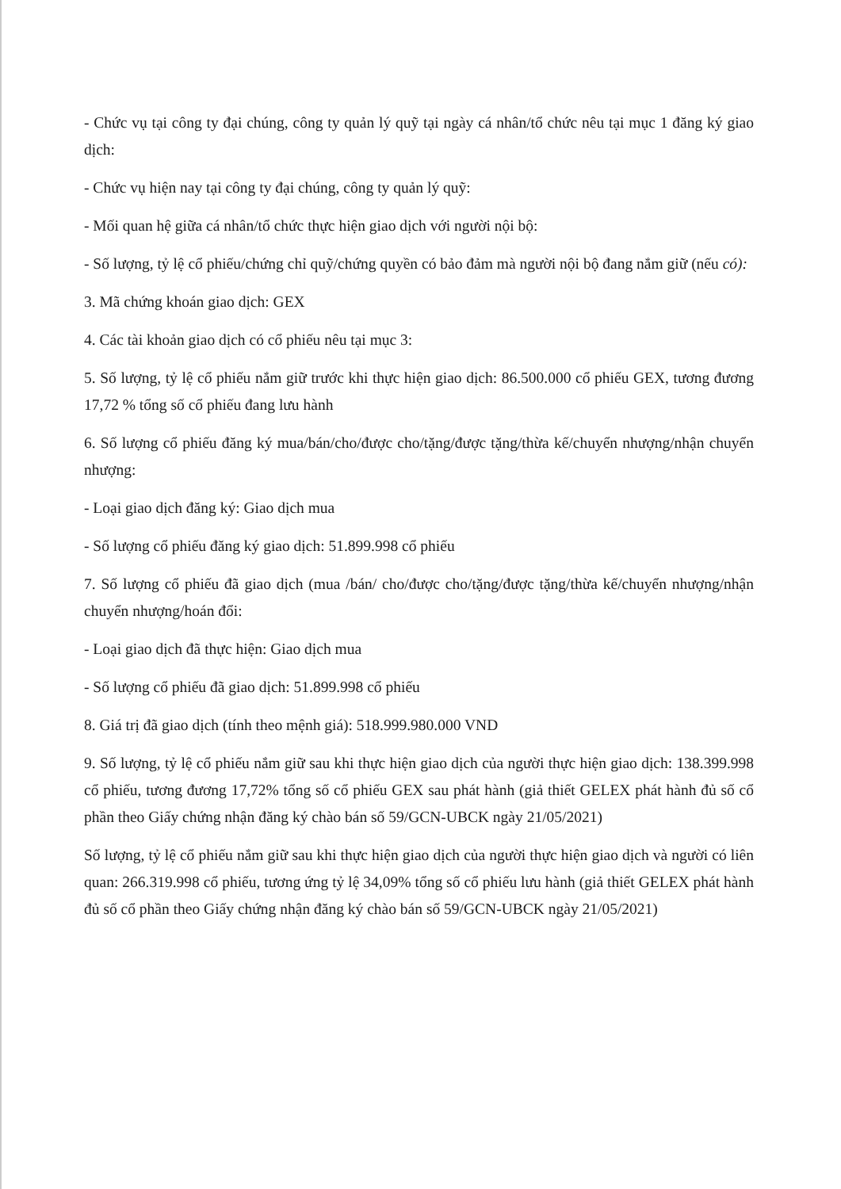- Chức vụ tại công ty đại chúng, công ty quản lý quỹ tại ngày cá nhân/tổ chức nêu tại mục 1 đăng ký giao dịch:
- Chức vụ hiện nay tại công ty đại chúng, công ty quản lý quỹ:
- Mối quan hệ giữa cá nhân/tổ chức thực hiện giao dịch với người nội bộ:
- Số lượng, tỷ lệ cổ phiếu/chứng chỉ quỹ/chứng quyền có bảo đảm mà người nội bộ đang nắm giữ (nếu có):
3. Mã chứng khoán giao dịch: GEX
4. Các tài khoản giao dịch có cổ phiếu nêu tại mục 3:
5. Số lượng, tỷ lệ cổ phiếu nắm giữ trước khi thực hiện giao dịch: 86.500.000 cổ phiếu GEX, tương đương 17,72 % tổng số cổ phiếu đang lưu hành
6. Số lượng cổ phiếu đăng ký mua/bán/cho/được cho/tặng/được tặng/thừa kế/chuyển nhượng/nhận chuyển nhượng:
- Loại giao dịch đăng ký: Giao dịch mua
- Số lượng cổ phiếu đăng ký giao dịch: 51.899.998 cổ phiếu
7. Số lượng cổ phiếu đã giao dịch (mua /bán/ cho/được cho/tặng/được tặng/thừa kế/chuyển nhượng/nhận chuyển nhượng/hoán đổi:
- Loại giao dịch đã thực hiện: Giao dịch mua
- Số lượng cổ phiếu đã giao dịch: 51.899.998 cổ phiếu
8. Giá trị đã giao dịch (tính theo mệnh giá): 518.999.980.000 VND
9. Số lượng, tỷ lệ cổ phiếu nắm giữ sau khi thực hiện giao dịch của người thực hiện giao dịch: 138.399.998 cổ phiếu, tương đương 17,72% tổng số cổ phiếu GEX sau phát hành (giả thiết GELEX phát hành đủ số cổ phần theo Giấy chứng nhận đăng ký chào bán số 59/GCN-UBCK ngày 21/05/2021)
Số lượng, tỷ lệ cổ phiếu nắm giữ sau khi thực hiện giao dịch của người thực hiện giao dịch và người có liên quan: 266.319.998 cổ phiếu, tương ứng tỷ lệ 34,09% tổng số cổ phiếu lưu hành (giả thiết GELEX phát hành đủ số cổ phần theo Giấy chứng nhận đăng ký chào bán số 59/GCN-UBCK ngày 21/05/2021)